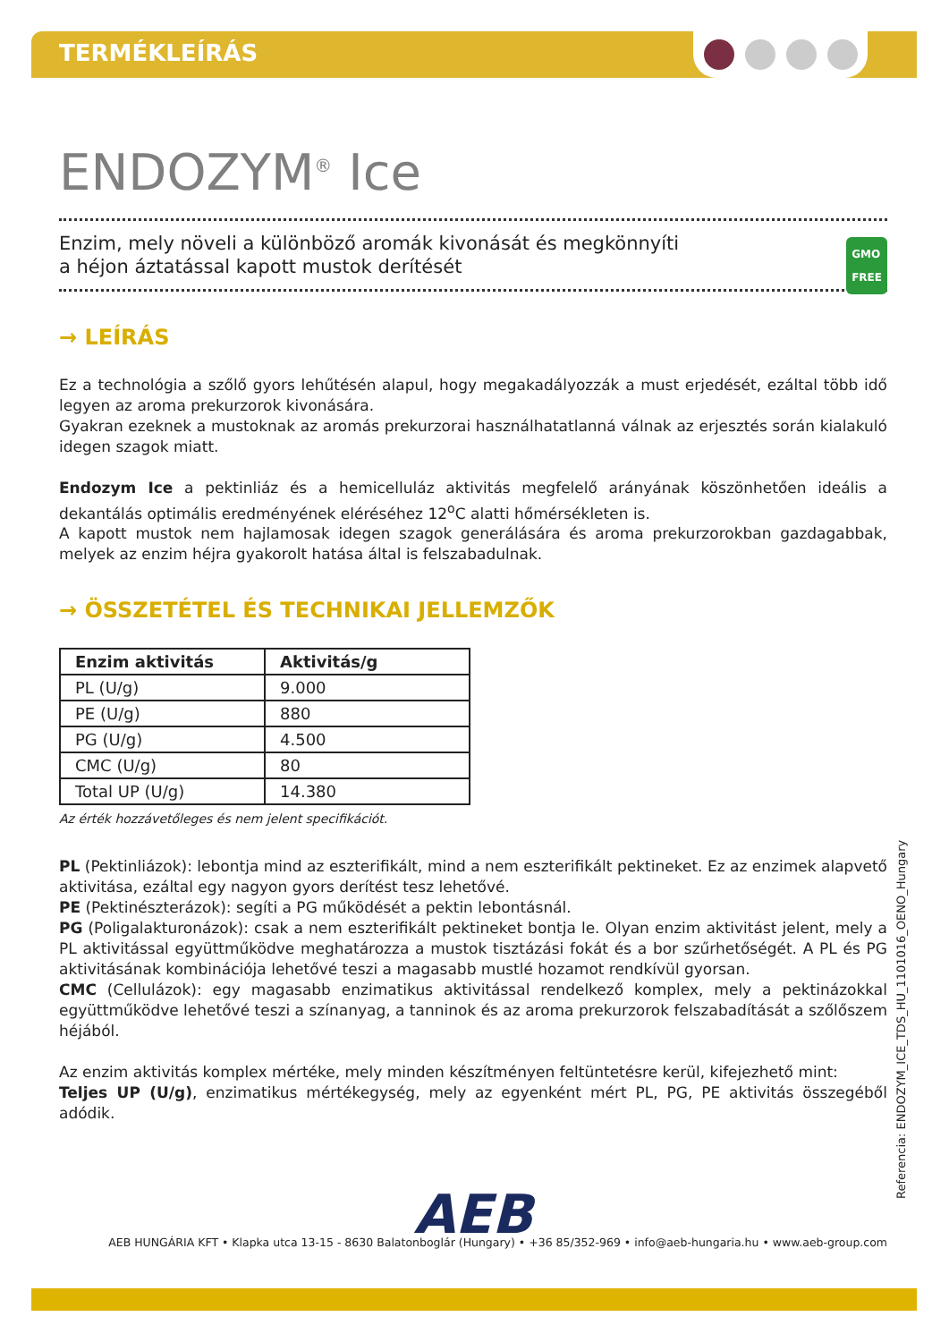TERMÉKLEÍRÁS
ENDOZYM<sup>®</sup> Ice
Enzim, mely növeli a különböző aromák kivonását és megkönnyíti
a héjon áztatással kapott mustok derítését
GMO
FREE
→ LEÍRÁS
Ez a technológia a szőlő gyors lehűtésén alapul, hogy megakadályozzák a must erjedését, ezáltal több idő legyen az aroma prekurzorok kivonására.
Gyakran ezeknek a mustoknak az aromás prekurzorai használhatatlanná válnak az erjesztés során kialakuló idegen szagok miatt.
Endozym Ice a pektinliáz és a hemicelluláz aktivitás megfelelő arányának köszönhetően ideális a dekantálás optimális eredményének eléréséhez 12<sup>o</sup>C alatti hőmérsékleten is.
A kapott mustok nem hajlamosak idegen szagok generálására és aroma prekurzorokban gazdagabbak, melyek az enzim héjra gyakorolt hatása által is felszabadulnak.
→ ÖSSZETÉTEL ÉS TECHNIKAI JELLEMZŐK
| Enzim aktivitás | Aktivitás/g |
| --- | --- |
| PL (U/g) | 9.000 |
| PE (U/g) | 880 |
| PG (U/g) | 4.500 |
| CMC (U/g) | 80 |
| Total UP (U/g) | 14.380 |
Az érték hozzávetőleges és nem jelent specifikációt.
PL (Pektinliázok): lebontja mind az eszterifikált, mind a nem eszterifikált pektineket. Ez az enzimek alapvető aktivitása, ezáltal egy nagyon gyors derítést tesz lehetővé.
PE (Pektinészterázok): segíti a PG működését a pektin lebontásnál.
PG (Poligalakturonázok): csak a nem eszterifikált pektineket bontja le. Olyan enzim aktivitást jelent, mely a PL aktivitással együttműködve meghatározza a mustok tisztázási fokát és a bor szűrhetőségét. A PL és PG aktivitásának kombinációja lehetővé teszi a magasabb mustlé hozamot rendkívül gyorsan.
CMC (Cellulázok): egy magasabb enzimatikus aktivitással rendelkező komplex, mely a pektinázokkal együttműködve lehetővé teszi a színanyag, a tanninok és az aroma prekurzorok felszabadítását a szőlőszem héjából.
Az enzim aktivitás komplex mértéke, mely minden készítményen feltüntetésre kerül, kifejezhető mint:
Teljes UP (U/g), enzimatikus mértékegység, mely az egyenként mért PL, PG, PE aktivitás összegéből adódik.
AEB
AEB HUNGÁRIA KFT • Klapka utca 13-15 - 8630 Balatonboglár (Hungary) • +36 85/352-969 • info@aeb-hungaria.hu • www.aeb-group.com
Referencia: ENDOZYM_ICE_TDS_HU_1101016_OENO_Hungary